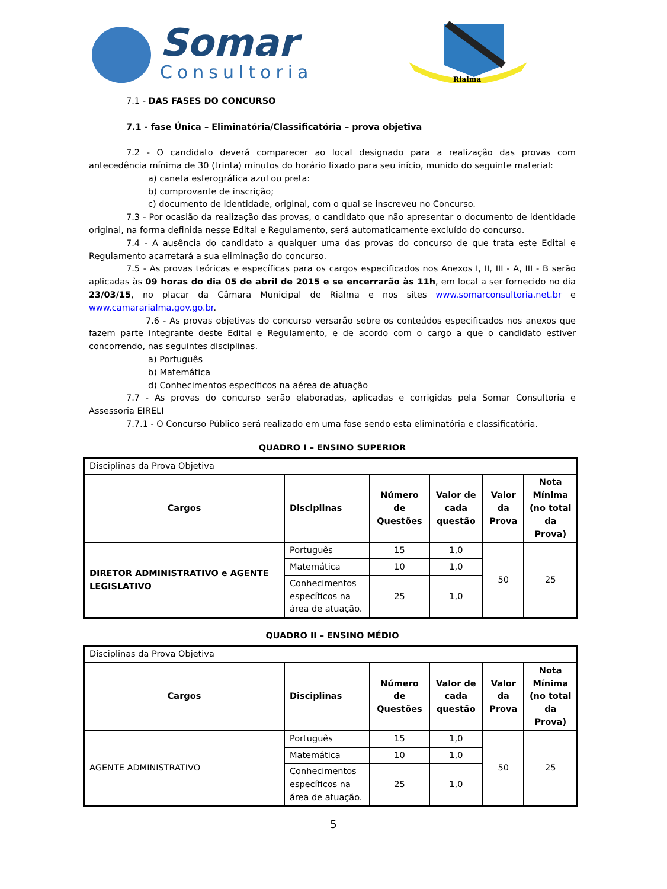Somar
Consultoria
Rialma
7.1 - DAS FASES DO CONCURSO
7.1 - fase Única – Eliminatória/Classificatória – prova objetiva
7.2 - O candidato deverá comparecer ao local designado para a realização das provas com antecedência mínima de 30 (trinta) minutos do horário fixado para seu início, munido do seguinte material:
a) caneta esferográfica azul ou preta:
b) comprovante de inscrição;
c) documento de identidade, original, com o qual se inscreveu no Concurso.
7.3 - Por ocasião da realização das provas, o candidato que não apresentar o documento de identidade original, na forma definida nesse Edital e Regulamento, será automaticamente excluído do concurso.
7.4 - A ausência do candidato a qualquer uma das provas do concurso de que trata este Edital e Regulamento acarretará a sua eliminação do concurso.
7.5 - As provas teóricas e específicas para os cargos especificados nos Anexos I, II, III - A, III - B serão aplicadas às 09 horas do dia 05 de abril de 2015 e se encerrarão às 11h, em local a ser fornecido no dia 23/03/15, no placar da Câmara Municipal de Rialma e nos sites www.somarconsultoria.net.br e www.camararialma.gov.go.br.
7.6 - As provas objetivas do concurso versarão sobre os conteúdos especificados nos anexos que fazem parte integrante deste Edital e Regulamento, e de acordo com o cargo a que o candidato estiver concorrendo, nas seguintes disciplinas.
a) Português
b) Matemática
d) Conhecimentos específicos na aérea de atuação
7.7 - As provas do concurso serão elaboradas, aplicadas e corrigidas pela Somar Consultoria e Assessoria EIRELI
7.7.1 - O Concurso Público será realizado em uma fase sendo esta eliminatória e classificatória.
QUADRO I – ENSINO SUPERIOR
| Disciplinas da Prova Objetiva | | | | | |
| Cargos | Disciplinas | Número de Questões | Valor de cada questão | Valor da Prova | Nota Mínima (no total da Prova) |
| DIRETOR ADMINISTRATIVO e AGENTE LEGISLATIVO | Português | 15 | 1,0 | 50 | 25 |
| | Matemática | 10 | 1,0 | | |
| | Conhecimentos específicos na área de atuação. | 25 | 1,0 | | |
QUADRO II – ENSINO MÉDIO
| Disciplinas da Prova Objetiva | | | | | |
| Cargos | Disciplinas | Número de Questões | Valor de cada questão | Valor da Prova | Nota Mínima (no total da Prova) |
| AGENTE ADMINISTRATIVO | Português | 15 | 1,0 | 50 | 25 |
| | Matemática | 10 | 1,0 | | |
| | Conhecimentos específicos na área de atuação. | 25 | 1,0 | | |
5